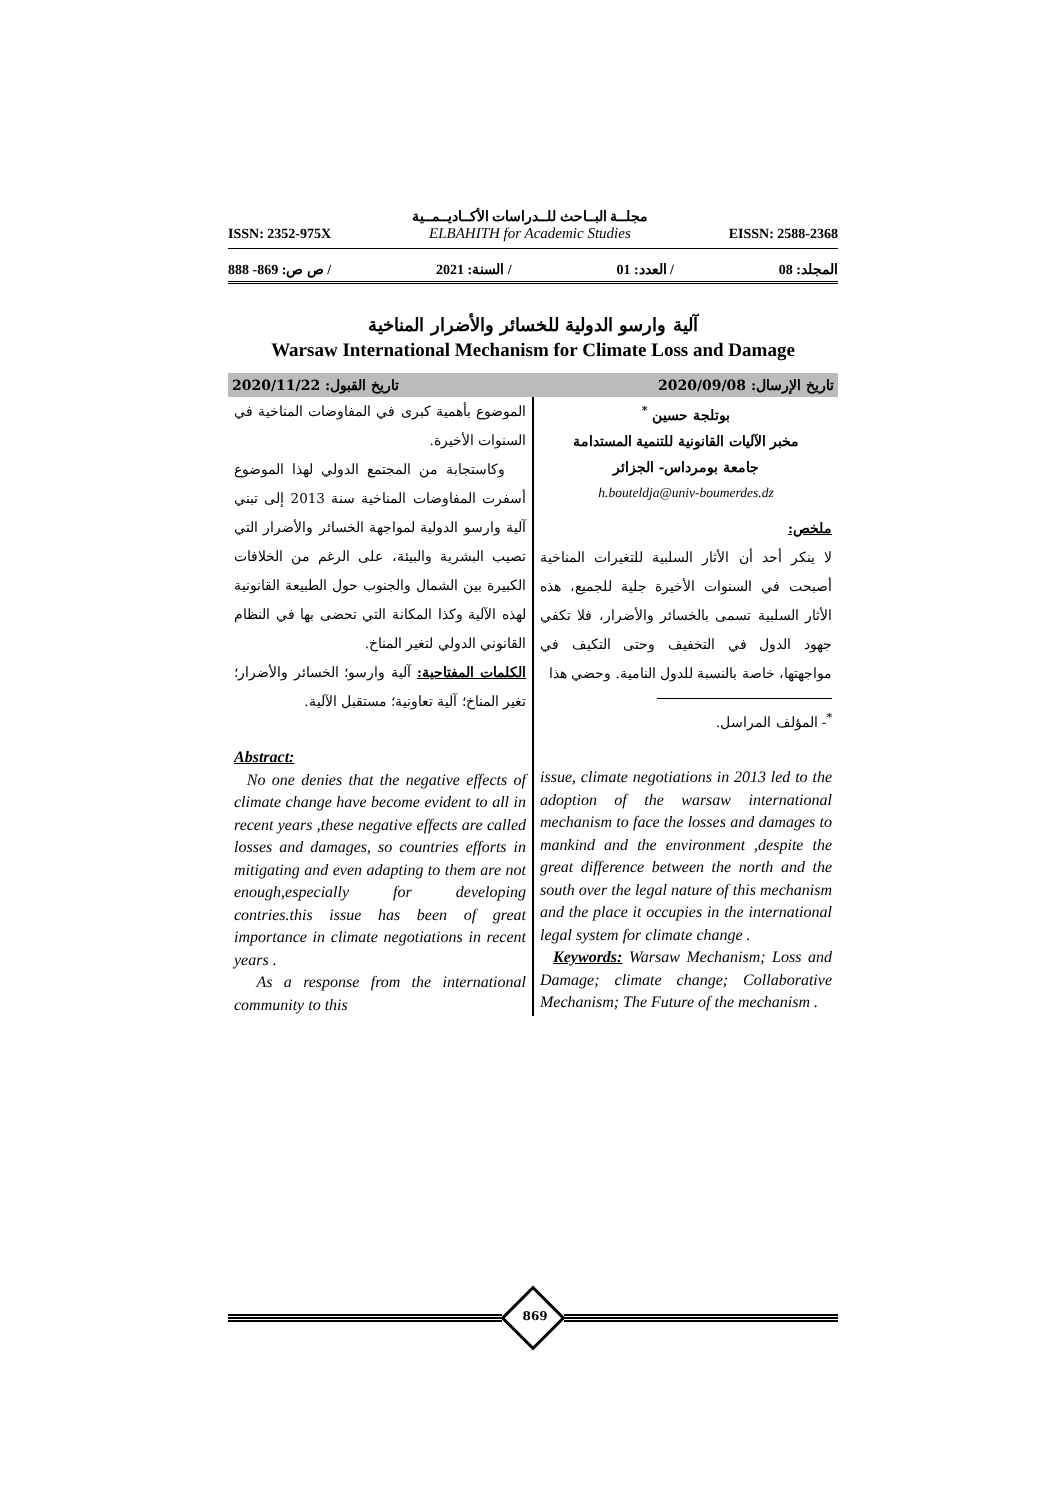ISSN: 2352-975X
مجلــة البــاحث للــدراسات الأكــاديــمــية
ELBAHITH for Academic Studies
EISSN: 2588-2368
المجلد: 08 / العدد: 01 / السنة: 2021 / ص ص: 869- 888
آلية وارسو الدولية للخسائر والأضرار المناخية
Warsaw International Mechanism for Climate Loss and Damage
تاريخ الإرسال: 2020/09/08 تاريخ القبول: 2020/11/22
بوتلجة حسين <sup>*</sup>
مخبر الآليات القانونية للتنمية المستدامة
جامعة بومرداس- الجزائر
h.bouteldja@univ-boumerdes.dz
ملخص:
لا ينكر أحد أن الأثار السلبية للتغيرات المناخية أصبحت في السنوات الأخيرة جلية للجميع، هذه الأثار السلبية تسمى بالخسائر والأضرار، فلا تكفي جهود الدول في التخفيف وحتى التكيف في مواجهتها، خاصة بالنسبة للدول النامية. وحضي هذا
<sup>*</sup>- المؤلف المراسل.
issue, climate negotiations in 2013 led to the adoption of the warsaw international mechanism to face the losses and damages to mankind and the environment ,despite the great difference between the north and the south over the legal nature of this mechanism and the place it occupies in the international legal system for climate change .
Keywords: Warsaw Mechanism; Loss and Damage; climate change; Collaborative Mechanism; The Future of the mechanism .
الموضوع بأهمية كبرى في المفاوضات المناخية في السنوات الأخيرة.
وكاستجابة من المجتمع الدولي لهذا الموضوع أسفرت المفاوضات المناخية سنة 2013 إلى تبني آلية وارسو الدولية لمواجهة الخسائر والأضرار التي تصيب البشرية والبيئة، على الرغم من الخلافات الكبيرة بين الشمال والجنوب حول الطبيعة القانونية لهذه الآلية وكذا المكانة التي تحضى بها في النظام القانوني الدولي لتغير المناخ.
الكلمات المفتاحية: آلية وارسو؛ الخسائر والأضرار؛ تغير المناخ؛ آلية تعاونية؛ مستقبل الآلية.
Abstract:
No one denies that the negative effects of climate change have become evident to all in recent years ,these negative effects are called losses and damages, so countries efforts in mitigating and even adapting to them are not enough,especially for developing contries.this issue has been of great importance in climate negotiations in recent years .
As a response from the international community to this
869